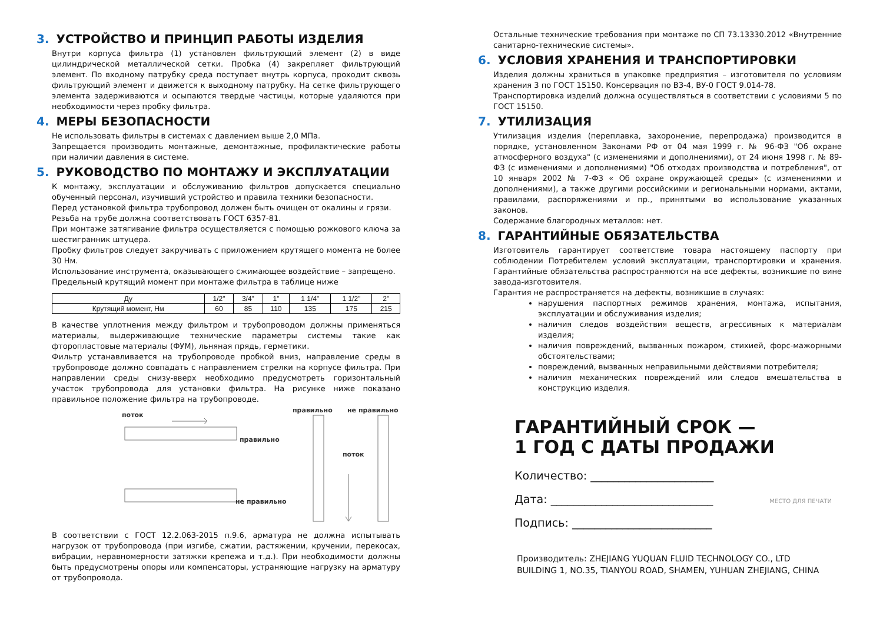3. УСТРОЙСТВО И ПРИНЦИП РАБОТЫ ИЗДЕЛИЯ
Внутри корпуса фильтра (1) установлен фильтрующий элемент (2) в виде цилиндрической металлической сетки. Пробка (4) закрепляет фильтрующий элемент. По входному патрубку среда поступает внутрь корпуса, проходит сквозь фильтрующий элемент и движется к выходному патрубку. На сетке фильтрующего элемента задерживаются и осыпаются твердые частицы, которые удаляются при необходимости через пробку фильтра.
4. МЕРЫ БЕЗОПАСНОСТИ
Не использовать фильтры в системах с давлением выше 2,0 МПа.
Запрещается производить монтажные, демонтажные, профилактические работы при наличии давления в системе.
5. РУКОВОДСТВО ПО МОНТАЖУ И ЭКСПЛУАТАЦИИ
К монтажу, эксплуатации и обслуживанию фильтров допускается специально обученный персонал, изучивший устройство и правила техники безопасности.
Перед установкой фильтра трубопровод должен быть очищен от окалины и грязи.
Резьба на трубе должна соответствовать ГОСТ 6357-81.
При монтаже затягивание фильтра осуществляется с помощью рожкового ключа за шестигранник штуцера.
Пробку фильтров следует закручивать с приложением крутящего момента не более 30 Нм.
Использование инструмента, оказывающего сжимающее воздействие – запрещено.
Предельный крутящий момент при монтаже фильтра в таблице ниже
| Ду | 1/2" | 3/4" | 1" | 1 1/4" | 1 1/2" | 2" |
| Крутящий момент, Нм | 60 | 85 | 110 | 135 | 175 | 215 |
В качестве уплотнения между фильтром и трубопроводом должны применяться материалы, выдерживающие технические параметры системы такие как фторопластовые материалы (ФУМ), льняная прядь, герметики.
Фильтр устанавливается на трубопроводе пробкой вниз, направление среды в трубопроводе должно совпадать с направлением стрелки на корпусе фильтра. При направлении среды снизу-вверх необходимо предусмотреть горизонтальный участок трубопровода для установки фильтра. На рисунке ниже показано правильное положение фильтра на трубопроводе.
поток
правильно
не правильно
правильно не правильно
поток
В соответствии с ГОСТ 12.2.063-2015 п.9.6, арматура не должна испытывать нагрузок от трубопровода (при изгибе, сжатии, растяжении, кручении, перекосах, вибрации, неравномерности затяжки крепежа и т.д.). При необходимости должны быть предусмотрены опоры или компенсаторы, устраняющие нагрузку на арматуру от трубопровода.
Остальные технические требования при монтаже по СП 73.13330.2012 «Внутренние санитарно-технические системы».
6. УСЛОВИЯ ХРАНЕНИЯ И ТРАНСПОРТИРОВКИ
Изделия должны храниться в упаковке предприятия – изготовителя по условиям хранения 3 по ГОСТ 15150. Консервация по ВЗ-4, ВУ-0 ГОСТ 9.014-78.
Транспортировка изделий должна осуществляться в соответствии с условиями 5 по ГОСТ 15150.
7. УТИЛИЗАЦИЯ
Утилизация изделия (переплавка, захоронение, перепродажа) производится в порядке, установленном Законами РФ от 04 мая 1999 г. № 96-ФЗ "Об охране атмосферного воздуха" (с изменениями и дополнениями), от 24 июня 1998 г. № 89-ФЗ (с изменениями и дополнениями) "Об отходах производства и потребления", от 10 января 2002 № 7-ФЗ « Об охране окружающей среды» (с изменениями и дополнениями), а также другими российскими и региональными нормами, актами, правилами, распоряжениями и пр., принятыми во использование указанных законов.
Содержание благородных металлов: нет.
8. ГАРАНТИЙНЫЕ ОБЯЗАТЕЛЬСТВА
Изготовитель гарантирует соответствие товара настоящему паспорту при соблюдении Потребителем условий эксплуатации, транспортировки и хранения. Гарантийные обязательства распространяются на все дефекты, возникшие по вине завода-изготовителя.
Гарантия не распространяется на дефекты, возникшие в случаях:
нарушения паспортных режимов хранения, монтажа, испытания, эксплуатации и обслуживания изделия;
наличия следов воздействия веществ, агрессивных к материалам изделия;
наличия повреждений, вызванных пожаром, стихией, форс-мажорными обстоятельствами;
повреждений, вызванных неправильными действиями потребителя;
наличия механических повреждений или следов вмешательства в конструкцию изделия.
ГАРАНТИЙНЫЙ СРОК —
1 ГОД С ДАТЫ ПРОДАЖИ
Количество: ______________________
Дата: _____________________________ МЕСТО ДЛЯ ПЕЧАТИ
Подпись: _________________________
Производитель: ZHEJIANG YUQUAN FLUID TECHNOLOGY CO., LTD
BUILDING 1, NO.35, TIANYOU ROAD, SHAMEN, YUHUAN ZHEJIANG, CHINA